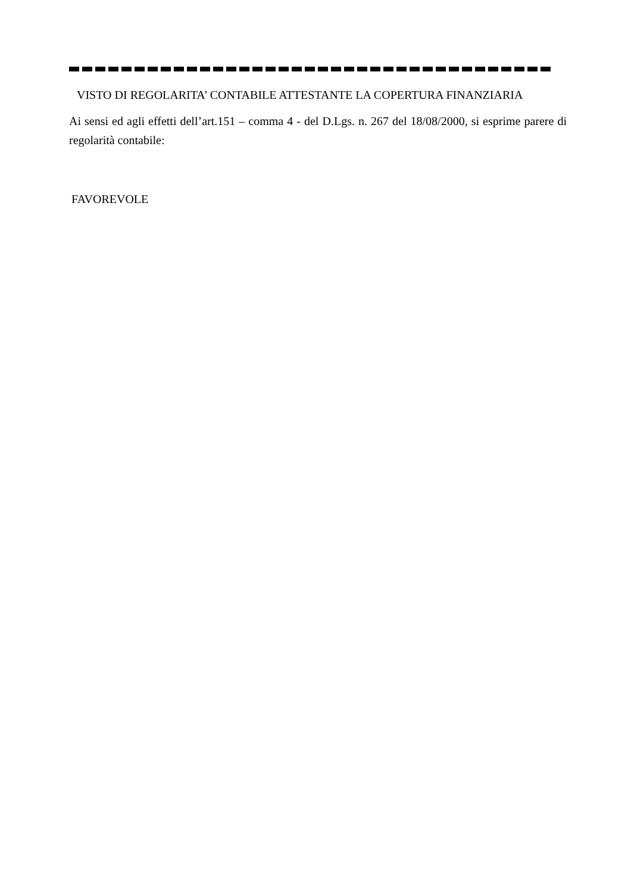VISTO DI REGOLARITA’ CONTABILE ATTESTANTE LA COPERTURA FINANZIARIA
Ai sensi ed agli effetti dell’art.151 – comma 4 - del D.Lgs. n. 267 del 18/08/2000, si esprime parere di regolarità contabile:
FAVOREVOLE